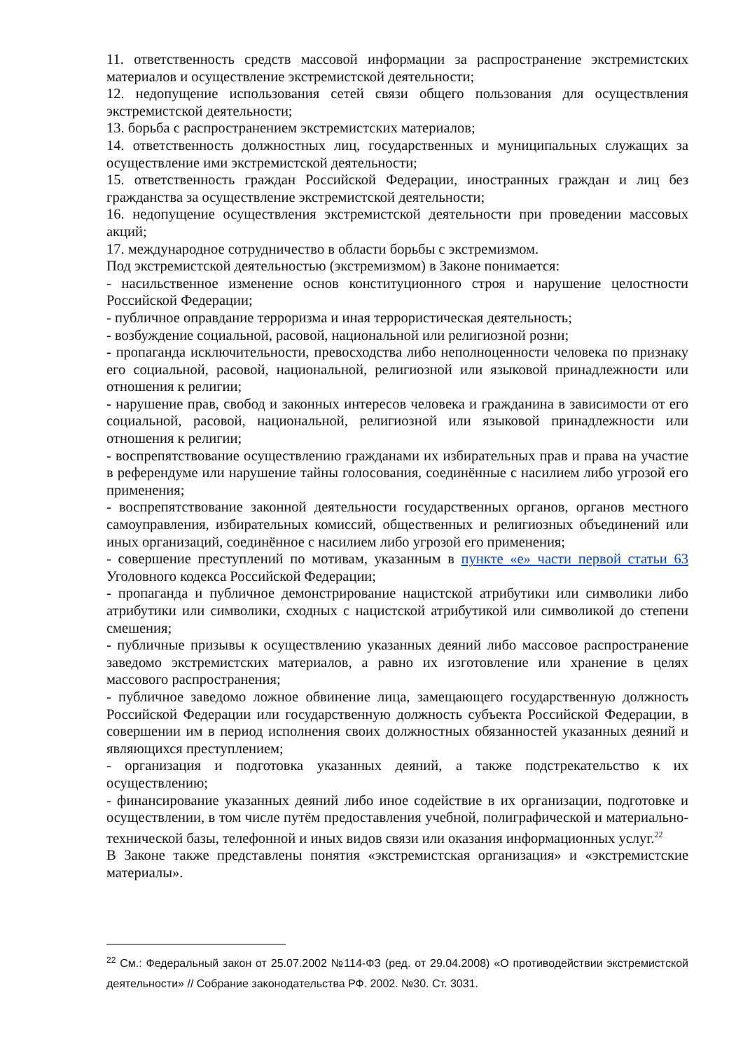11. ответственность средств массовой информации за распространение экстремистских материалов и осуществление экстремистской деятельности;
12. недопущение использования сетей связи общего пользования для осуществления экстремистской деятельности;
13. борьба с распространением экстремистских материалов;
14. ответственность должностных лиц, государственных и муниципальных служащих за осуществление ими экстремистской деятельности;
15. ответственность граждан Российской Федерации, иностранных граждан и лиц без гражданства за осуществление экстремистской деятельности;
16. недопущение осуществления экстремистской деятельности при проведении массовых акций;
17. международное сотрудничество в области борьбы с экстремизмом.
Под экстремистской деятельностью (экстремизмом) в Законе понимается:
- насильственное изменение основ конституционного строя и нарушение целостности Российской Федерации;
- публичное оправдание терроризма и иная террористическая деятельность;
- возбуждение социальной, расовой, национальной или религиозной розни;
- пропаганда исключительности, превосходства либо неполноценности человека по признаку его социальной, расовой, национальной, религиозной или языковой принадлежности или отношения к религии;
- нарушение прав, свобод и законных интересов человека и гражданина в зависимости от его социальной, расовой, национальной, религиозной или языковой принадлежности или отношения к религии;
- воспрепятствование осуществлению гражданами их избирательных прав и права на участие в референдуме или нарушение тайны голосования, соединённые с насилием либо угрозой его применения;
- воспрепятствование законной деятельности государственных органов, органов местного самоуправления, избирательных комиссий, общественных и религиозных объединений или иных организаций, соединённое с насилием либо угрозой его применения;
- совершение преступлений по мотивам, указанным в пункте «е» части первой статьи 63 Уголовного кодекса Российской Федерации;
- пропаганда и публичное демонстрирование нацистской атрибутики или символики либо атрибутики или символики, сходных с нацистской атрибутикой или символикой до степени смешения;
- публичные призывы к осуществлению указанных деяний либо массовое распространение заведомо экстремистских материалов, а равно их изготовление или хранение в целях массового распространения;
- публичное заведомо ложное обвинение лица, замещающего государственную должность Российской Федерации или государственную должность субъекта Российской Федерации, в совершении им в период исполнения своих должностных обязанностей указанных деяний и являющихся преступлением;
- организация и подготовка указанных деяний, а также подстрекательство к их осуществлению;
- финансирование указанных деяний либо иное содействие в их организации, подготовке и осуществлении, в том числе путём предоставления учебной, полиграфической и материально-технической базы, телефонной и иных видов связи или оказания информационных услуг.<sup>22</sup>
В Законе также представлены понятия «экстремистская организация» и «экстремистские материалы».
<sup>22</sup> См.: Федеральный закон от 25.07.2002 №114-ФЗ (ред. от 29.04.2008) «О противодействии экстремистской деятельности» // Собрание законодательства РФ. 2002. №30. Ст. 3031.